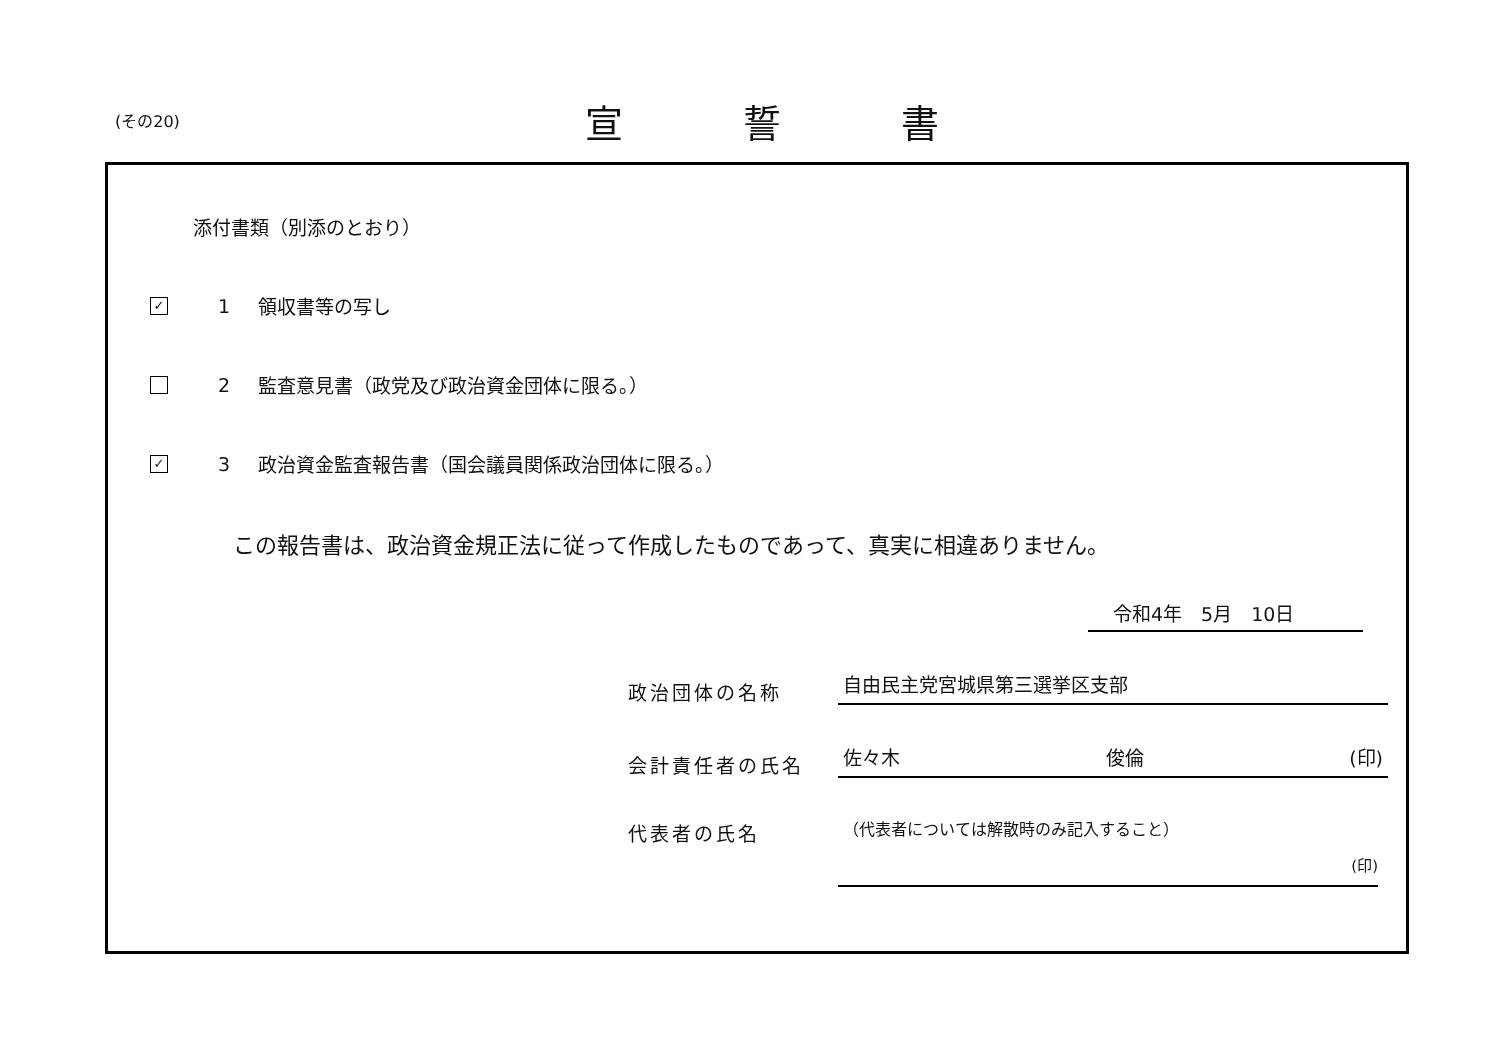(その20)
宣誓書
添付書類（別添のとおり）
✓
1 領収書等の写し
2
監査意見書（政党及び政治資金団体に限る。）
✓
3
政治資金監査報告書（国会議員関係政治団体に限る。）
この報告書は、政治資金規正法に従って作成したものであって、真実に相違ありません。
令和4年　5月　10日
政治団体の名称
自由民主党宮城県第三選挙区支部
会計責任者の氏名
佐々木 俊倫 (印)
代表者の氏名
（代表者については解散時のみ記入すること）
(印)